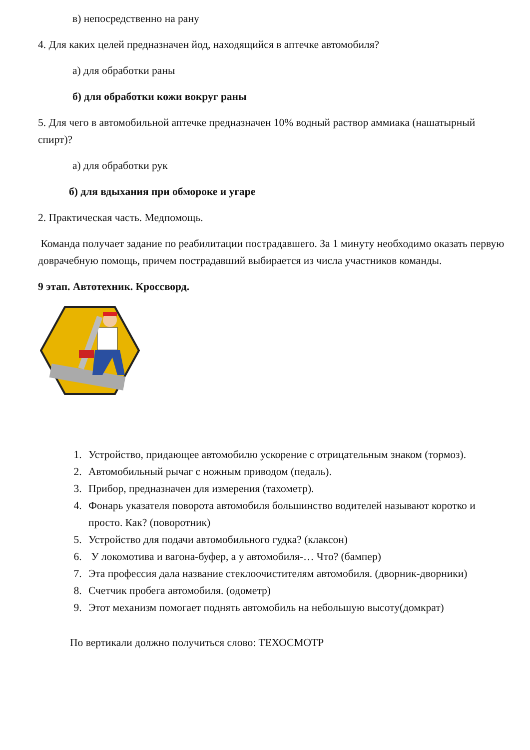в) непосредственно на рану
4. Для каких целей предназначен йод, находящийся в аптечке автомобиля?
а) для обработки раны
б) для обработки кожи вокруг раны
5. Для чего в автомобильной аптечке предназначен 10% водный раствор аммиака (нашатырный спирт)?
а) для обработки рук
б) для вдыхания при обмороке и угаре
2. Практическая часть. Медпомощь.
Команда получает задание по реабилитации пострадавшего. За 1 минуту необходимо оказать первую доврачебную помощь, причем пострадавший выбирается из числа участников команды.
9 этап. Автотехник. Кроссворд.
1. Устройство, придающее автомобилю ускорение с отрицательным знаком (тормоз).
2. Автомобильный рычаг с ножным приводом (педаль).
3. Прибор, предназначен для измерения (тахометр).
4. Фонарь указателя поворота автомобиля большинство водителей называют коротко и просто. Как? (поворотник)
5. Устройство для подачи автомобильного гудка? (клаксон)
6. У локомотива и вагона-буфер, а у автомобиля-… Что? (бампер)
7. Эта профессия дала название стеклоочистителям автомобиля. (дворник-дворники)
8. Счетчик пробега автомобиля. (одометр)
9. Этот механизм помогает поднять автомобиль на небольшую высоту(домкрат)
По вертикали должно получиться слово: ТЕХОСМОТР